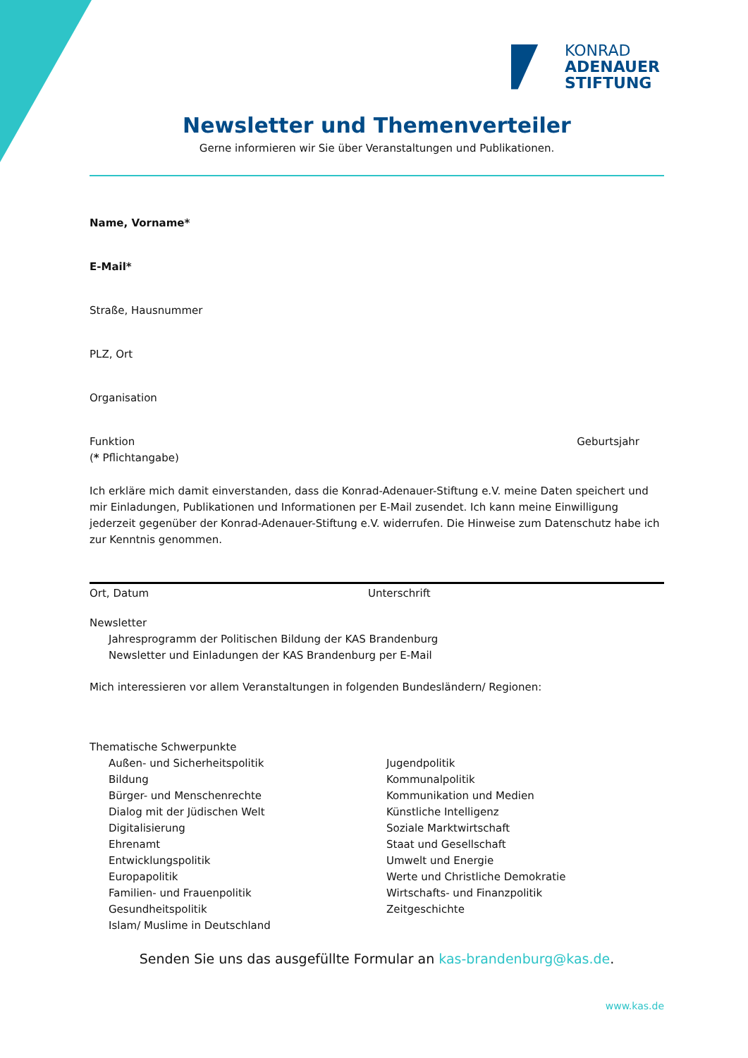KONRAD
ADENAUER
STIFTUNG
Newsletter und Themenverteiler
Gerne informieren wir Sie über Veranstaltungen und Publikationen.
Name, Vorname*
E-Mail*
Straße, Hausnummer
PLZ, Ort
Organisation
Funktion Geburtsjahr
(* Pflichtangabe)
Ich erkläre mich damit einverstanden, dass die Konrad-Adenauer-Stiftung e.V. meine Daten speichert und mir Einladungen, Publikationen und Informationen per E-Mail zusendet. Ich kann meine Einwilligung jederzeit gegenüber der Konrad-Adenauer-Stiftung e.V. widerrufen. Die Hinweise zum Datenschutz habe ich zur Kenntnis genommen.
Ort, Datum Unterschrift
Newsletter
Jahresprogramm der Politischen Bildung der KAS Brandenburg
Newsletter und Einladungen der KAS Brandenburg per E-Mail
Mich interessieren vor allem Veranstaltungen in folgenden Bundesländern/ Regionen:
Thematische Schwerpunkte
Außen- und Sicherheitspolitik
Bildung
Bürger- und Menschenrechte
Dialog mit der Jüdischen Welt
Digitalisierung
Ehrenamt
Entwicklungspolitik
Europapolitik
Familien- und Frauenpolitik
Gesundheitspolitik
Islam/ Muslime in Deutschland
Jugendpolitik
Kommunalpolitik
Kommunikation und Medien
Künstliche Intelligenz
Soziale Marktwirtschaft
Staat und Gesellschaft
Umwelt und Energie
Werte und Christliche Demokratie
Wirtschafts- und Finanzpolitik
Zeitgeschichte
Senden Sie uns das ausgefüllte Formular an kas-brandenburg@kas.de.
www.kas.de